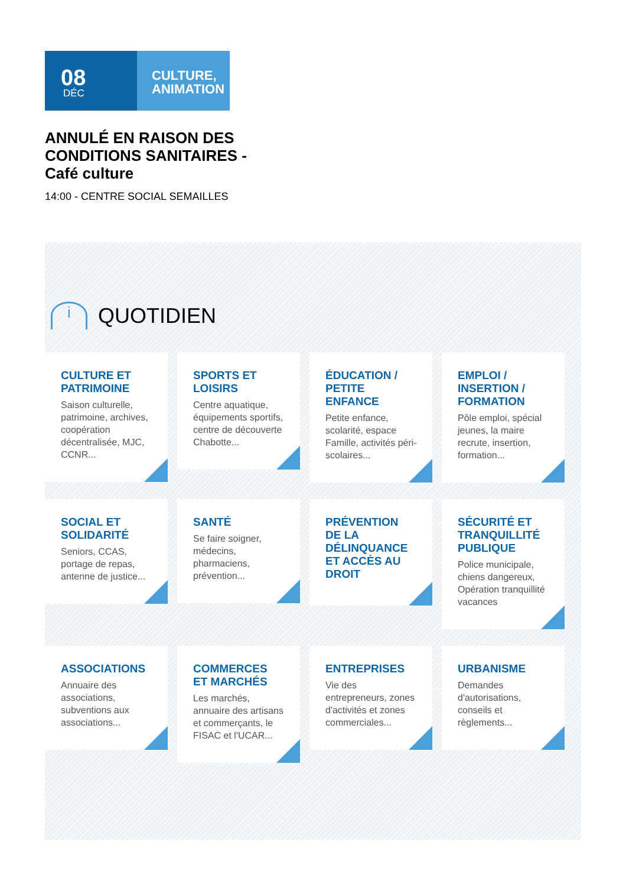08
DÉC
CULTURE,
ANIMATION
ANNULÉ EN RAISON DES CONDITIONS SANITAIRES - Café culture
14:00 - CENTRE SOCIAL SEMAILLES
i QUOTIDIEN
CULTURE ET PATRIMOINE
Saison culturelle, patrimoine, archives, coopération décentralisée, MJC, CCNR...
SPORTS ET LOISIRS
Centre aquatique, équipements sportifs, centre de découverte Chabotte...
ÉDUCATION / PETITE ENFANCE
Petite enfance, scolarité, espace Famille, activités péri-scolaires...
EMPLOI / INSERTION / FORMATION
Pôle emploi, spécial jeunes, la maire recrute, insertion, formation...
SOCIAL ET SOLIDARITÉ
Seniors, CCAS, portage de repas, antenne de justice...
SANTÉ
Se faire soigner, médecins, pharmaciens, prévention...
PRÉVENTION DE LA DÉLINQUANCE ET ACCÈS AU DROIT
SÉCURITÉ ET TRANQUILLITÉ PUBLIQUE
Police municipale, chiens dangereux, Opération tranquillité vacances
ASSOCIATIONS
Annuaire des associations, subventions aux associations...
COMMERCES ET MARCHÉS
Les marchés, annuaire des artisans et commerçants, le FISAC et l'UCAR...
ENTREPRISES
Vie des entrepreneurs, zones d'activités et zones commerciales...
URBANISME
Demandes d'autorisations, conseils et règlements...